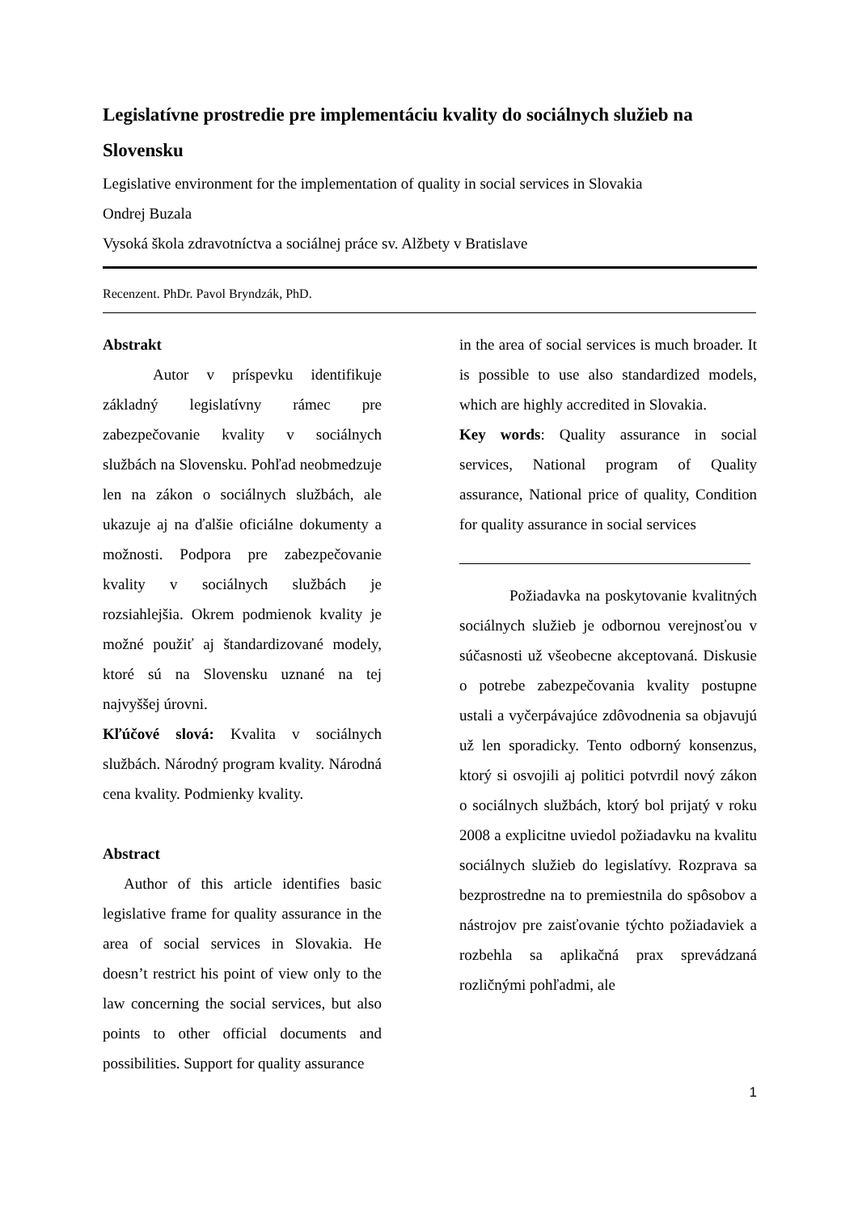Legislatívne prostredie pre implementáciu kvality do sociálnych služieb na Slovensku
Legislative environment for the implementation of quality in social services in Slovakia
Ondrej Buzala
Vysoká škola zdravotníctva a sociálnej práce sv. Alžbety v Bratislave
Recenzent. PhDr. Pavol Bryndzák, PhD.
Abstrakt
Autor v príspevku identifikuje základný legislatívny rámec pre zabezpečovanie kvality v sociálnych službách na Slovensku. Pohľad neobmedzuje len na zákon o sociálnych službách, ale ukazuje aj na ďalšie oficiálne dokumenty a možnosti. Podpora pre zabezpečovanie kvality v sociálnych službách je rozsiahlejšia. Okrem podmienok kvality je možné použiť aj štandardizované modely, ktoré sú na Slovensku uznané na tej najvyššej úrovni.
Kľúčové slová: Kvalita v sociálnych službách. Národný program kvality. Národná cena kvality. Podmienky kvality.
Abstract
Author of this article identifies basic legislative frame for quality assurance in the area of social services in Slovakia. He doesn’t restrict his point of view only to the law concerning the social services, but also points to other official documents and possibilities. Support for quality assurance
in the area of social services is much broader. It is possible to use also standardized models, which are highly accredited in Slovakia.
Key words: Quality assurance in social services, National program of Quality assurance, National price of quality, Condition for quality assurance in social services
Požiadavka na poskytovanie kvalitných sociálnych služieb je odbornou verejnosťou v súčasnosti už všeobecne akceptovaná. Diskusie o potrebe zabezpečovania kvality postupne ustali a vyčerpávajúce zdôvodnenia sa objavujú už len sporadicky. Tento odborný konsenzus, ktorý si osvojili aj politici potvrdil nový zákon o sociálnych službách, ktorý bol prijatý v roku 2008 a explicitne uviedol požiadavku na kvalitu sociálnych služieb do legislatívy. Rozprava sa bezprostredne na to premiestnila do spôsobov a nástrojov pre zaisťovanie týchto požiadaviek a rozbehla sa aplikačná prax sprevádzaná rozličnými pohľadmi, ale
1